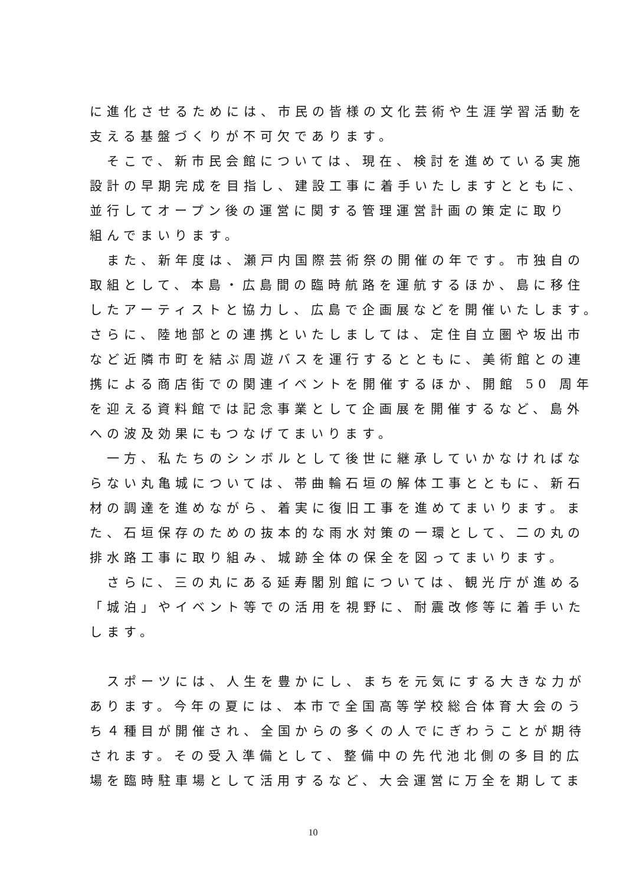に進化させるためには、市民の皆様の文化芸術や生涯学習活動を
支える基盤づくりが不可欠であります。
　そこで、新市民会館については、現在、検討を進めている実施
設計の早期完成を目指し、建設工事に着手いたしますとともに、
並行してオープン後の運営に関する管理運営計画の策定に取り
組んでまいります。
　また、新年度は、瀬戸内国際芸術祭の開催の年です。市独自の
取組として、本島・広島間の臨時航路を運航するほか、島に移住
したアーティストと協力し、広島で企画展などを開催いたします。
さらに、陸地部との連携といたしましては、定住自立圏や坂出市
など近隣市町を結ぶ周遊バスを運行するとともに、美術館との連
携による商店街での関連イベントを開催するほか、開館 50 周年
を迎える資料館では記念事業として企画展を開催するなど、島外
への波及効果にもつなげてまいります。
　一方、私たちのシンボルとして後世に継承していかなければな
らない丸亀城については、帯曲輪石垣の解体工事とともに、新石
材の調達を進めながら、着実に復旧工事を進めてまいります。ま
た、石垣保存のための抜本的な雨水対策の一環として、二の丸の
排水路工事に取り組み、城跡全体の保全を図ってまいります。
　さらに、三の丸にある延寿閣別館については、観光庁が進める
「城泊」やイベント等での活用を視野に、耐震改修等に着手いた
します。
　スポーツには、人生を豊かにし、まちを元気にする大きな力が
あります。今年の夏には、本市で全国高等学校総合体育大会のう
ち４種目が開催され、全国からの多くの人でにぎわうことが期待
されます。その受入準備として、整備中の先代池北側の多目的広
場を臨時駐車場として活用するなど、大会運営に万全を期してま
10